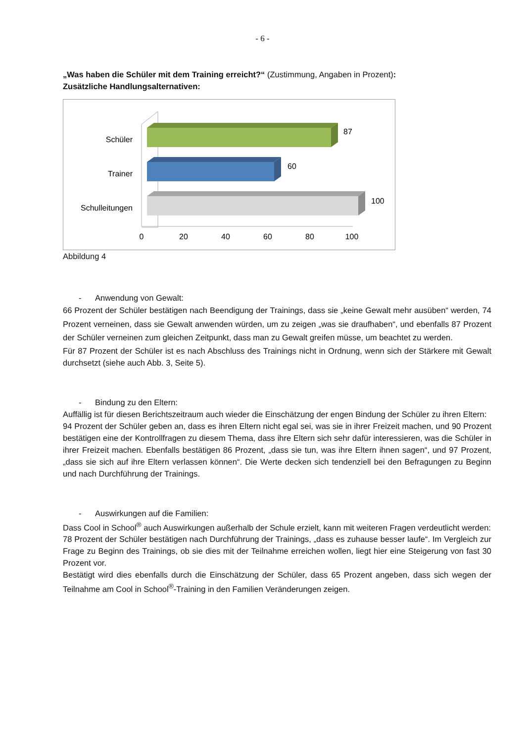- 6 -
„Was haben die Schüler mit dem Training erreicht?“ (Zustimmung, Angaben in Prozent):
Zusätzliche Handlungsalternativen:
Schüler
Trainer
Schulleitungen
87
60
100
0
20
40
60
80
100
Abbildung 4
- Anwendung von Gewalt:
66 Prozent der Schüler bestätigen nach Beendigung der Trainings, dass sie „keine Gewalt mehr ausüben“ werden, 74 Prozent verneinen, dass sie Gewalt anwenden würden, um zu zeigen „was sie draufhaben“, und ebenfalls 87 Prozent der Schüler verneinen zum gleichen Zeitpunkt, dass man zu Gewalt greifen müsse, um beachtet zu werden.
Für 87 Prozent der Schüler ist es nach Abschluss des Trainings nicht in Ordnung, wenn sich der Stärkere mit Gewalt durchsetzt (siehe auch Abb. 3, Seite 5).
- Bindung zu den Eltern:
Auffällig ist für diesen Berichtszeitraum auch wieder die Einschätzung der engen Bindung der Schüler zu ihren Eltern:
94 Prozent der Schüler geben an, dass es ihren Eltern nicht egal sei, was sie in ihrer Freizeit machen, und 90 Prozent bestätigen eine der Kontrollfragen zu diesem Thema, dass ihre Eltern sich sehr dafür interessieren, was die Schüler in ihrer Freizeit machen. Ebenfalls bestätigen 86 Prozent, „dass sie tun, was ihre Eltern ihnen sagen“, und 97 Prozent, „dass sie sich auf ihre Eltern verlassen können“. Die Werte decken sich tendenziell bei den Befragungen zu Beginn und nach Durchführung der Trainings.
- Auswirkungen auf die Familien:
Dass Cool in School<sup>®</sup> auch Auswirkungen außerhalb der Schule erzielt, kann mit weiteren Fragen verdeutlicht werden:
78 Prozent der Schüler bestätigen nach Durchführung der Trainings, „dass es zuhause besser laufe“. Im Vergleich zur Frage zu Beginn des Trainings, ob sie dies mit der Teilnahme erreichen wollen, liegt hier eine Steigerung von fast 30 Prozent vor.
Bestätigt wird dies ebenfalls durch die Einschätzung der Schüler, dass 65 Prozent angeben, dass sich wegen der Teilnahme am Cool in School<sup>®</sup>-Training in den Familien Veränderungen zeigen.